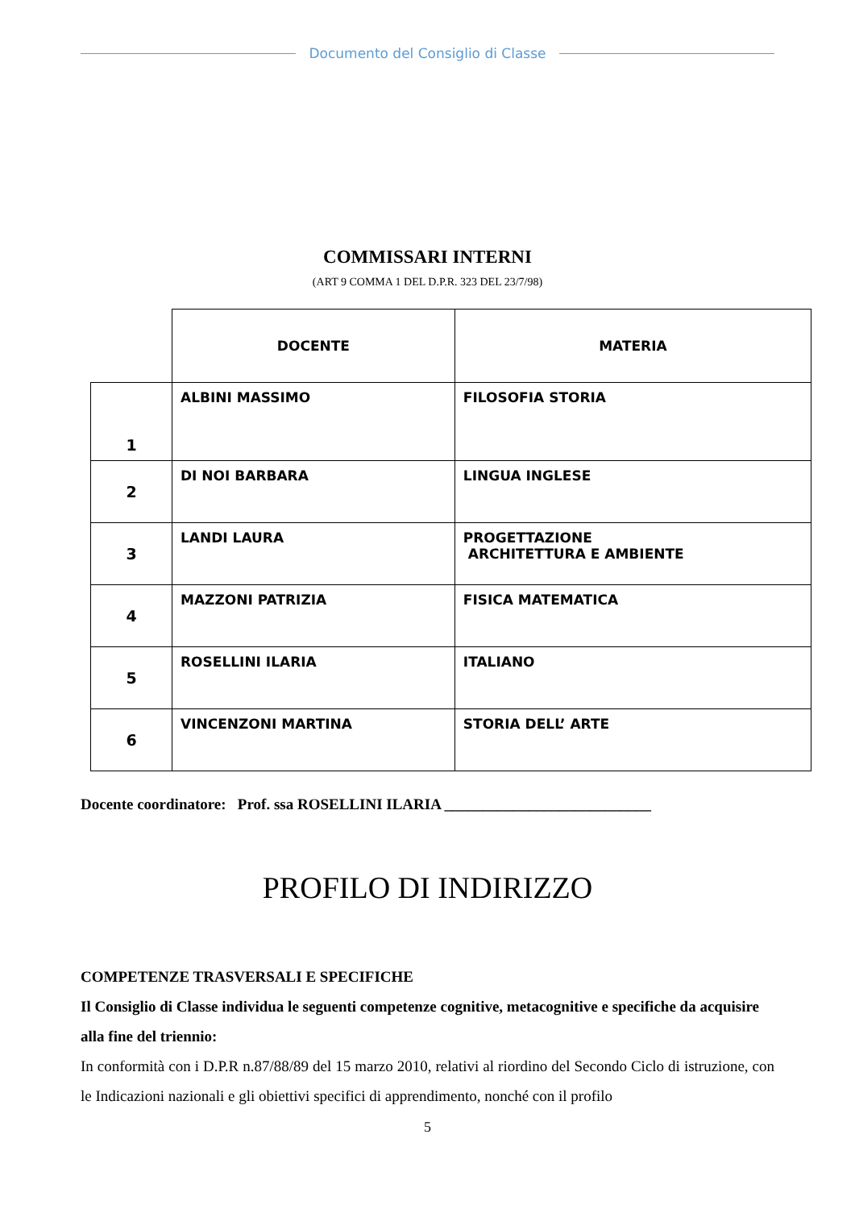Documento del Consiglio di Classe
COMMISSARI INTERNI
(ART 9 COMMA 1 DEL D.P.R. 323 DEL 23/7/98)
| | DOCENTE | MATERIA |
| 1 | ALBINI MASSIMO | FILOSOFIA STORIA |
| 2 | DI NOI BARBARA | LINGUA INGLESE |
| 3 | LANDI LAURA | PROGETTAZIONE ARCHITETTURA E AMBIENTE |
| 4 | MAZZONI PATRIZIA | FISICA MATEMATICA |
| 5 | ROSELLINI ILARIA | ITALIANO |
| 6 | VINCENZONI MARTINA | STORIA DELL’ ARTE |
Docente coordinatore: Prof. ssa ROSELLINI ILARIA ___________________________
PROFILO DI INDIRIZZO
COMPETENZE TRASVERSALI E SPECIFICHE
Il Consiglio di Classe individua le seguenti competenze cognitive, metacognitive e specifiche da acquisire alla fine del triennio:
In conformità con i D.P.R n.87/88/89 del 15 marzo 2010, relativi al riordino del Secondo Ciclo di istruzione, con le Indicazioni nazionali e gli obiettivi specifici di apprendimento, nonché con il profilo
5